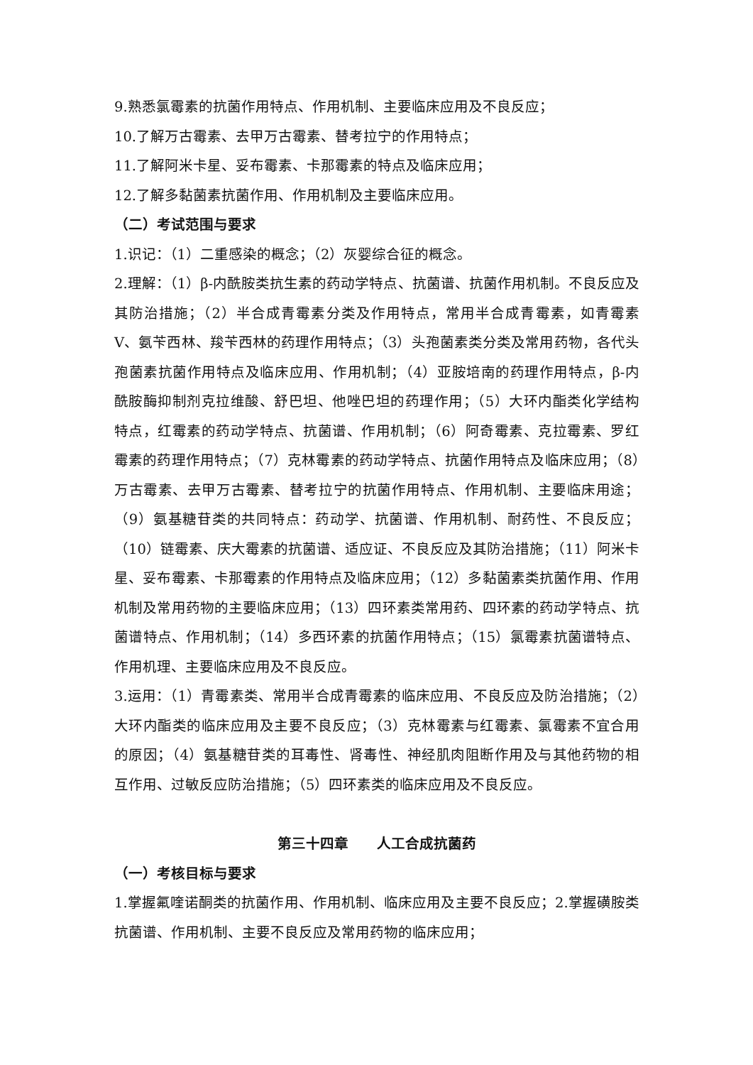9.熟悉氯霉素的抗菌作用特点、作用机制、主要临床应用及不良反应；
10.了解万古霉素、去甲万古霉素、替考拉宁的作用特点；
11.了解阿米卡星、妥布霉素、卡那霉素的特点及临床应用；
12.了解多黏菌素抗菌作用、作用机制及主要临床应用。
（二）考试范围与要求
1.识记：（1）二重感染的概念；（2）灰婴综合征的概念。
2.理解：（1）β-内酰胺类抗生素的药动学特点、抗菌谱、抗菌作用机制。不良反应及其防治措施；（2）半合成青霉素分类及作用特点，常用半合成青霉素，如青霉素 V、氨苄西林、羧苄西林的药理作用特点；（3）头孢菌素类分类及常用药物，各代头孢菌素抗菌作用特点及临床应用、作用机制；（4）亚胺培南的药理作用特点，β-内酰胺酶抑制剂克拉维酸、舒巴坦、他唑巴坦的药理作用；（5）大环内酯类化学结构特点，红霉素的药动学特点、抗菌谱、作用机制；（6）阿奇霉素、克拉霉素、罗红霉素的药理作用特点；（7）克林霉素的药动学特点、抗菌作用特点及临床应用；（8）万古霉素、去甲万古霉素、替考拉宁的抗菌作用特点、作用机制、主要临床用途；（9）氨基糖苷类的共同特点：药动学、抗菌谱、作用机制、耐药性、不良反应；（10）链霉素、庆大霉素的抗菌谱、适应证、不良反应及其防治措施；（11）阿米卡星、妥布霉素、卡那霉素的作用特点及临床应用；（12）多黏菌素类抗菌作用、作用机制及常用药物的主要临床应用；（13）四环素类常用药、四环素的药动学特点、抗菌谱特点、作用机制；（14）多西环素的抗菌作用特点；（15）氯霉素抗菌谱特点、作用机理、主要临床应用及不良反应。
3.运用：（1）青霉素类、常用半合成青霉素的临床应用、不良反应及防治措施；（2）大环内酯类的临床应用及主要不良反应；（3）克林霉素与红霉素、氯霉素不宜合用的原因；（4）氨基糖苷类的耳毒性、肾毒性、神经肌肉阻断作用及与其他药物的相互作用、过敏反应防治措施；（5）四环素类的临床应用及不良反应。
第三十四章　　人工合成抗菌药
（一）考核目标与要求
1.掌握氟喹诺酮类的抗菌作用、作用机制、临床应用及主要不良反应；2.掌握磺胺类抗菌谱、作用机制、主要不良反应及常用药物的临床应用；